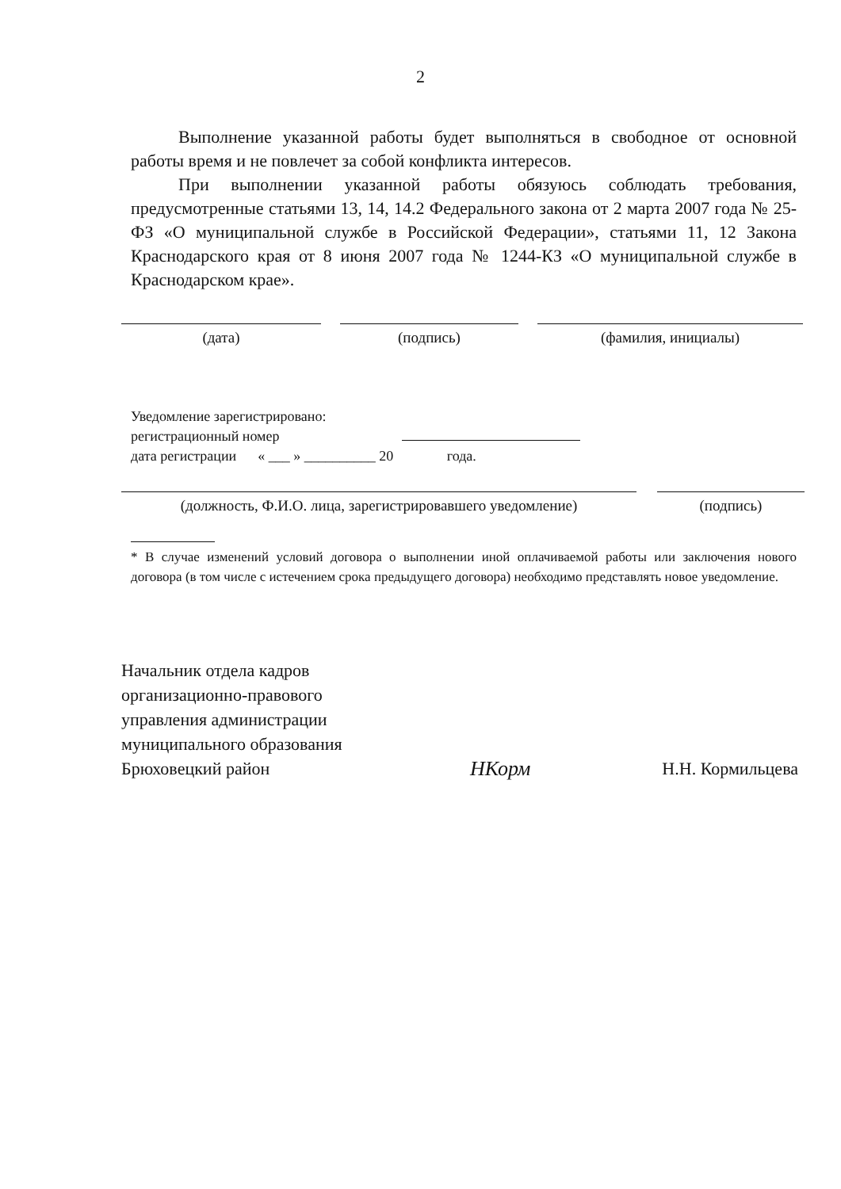2
Выполнение указанной работы будет выполняться в свободное от основной работы время и не повлечет за собой конфликта интересов.
При выполнении указанной работы обязуюсь соблюдать требования, предусмотренные статьями 13, 14, 14.2 Федерального закона от 2 марта 2007 года № 25-ФЗ «О муниципальной службе в Российской Федерации», статьями 11, 12 Закона Краснодарского края от 8 июня 2007 года № 1244-КЗ «О муниципальной службе в Краснодарском крае».
(дата) (подпись) (фамилия, инициалы)
Уведомление зарегистрировано:
регистрационный номер
дата регистрации « ___ » __________ 20 года.
(должность, Ф.И.О. лица, зарегистрировавшего уведомление) (подпись)
* В случае изменений условий договора о выполнении иной оплачиваемой работы или заключения нового договора (в том числе с истечением срока предыдущего договора) необходимо представлять новое уведомление.
Начальник отдела кадров
организационно-правового
управления администрации
муниципального образования
Брюховецкий район
НКорм
Н.Н. Кормильцева